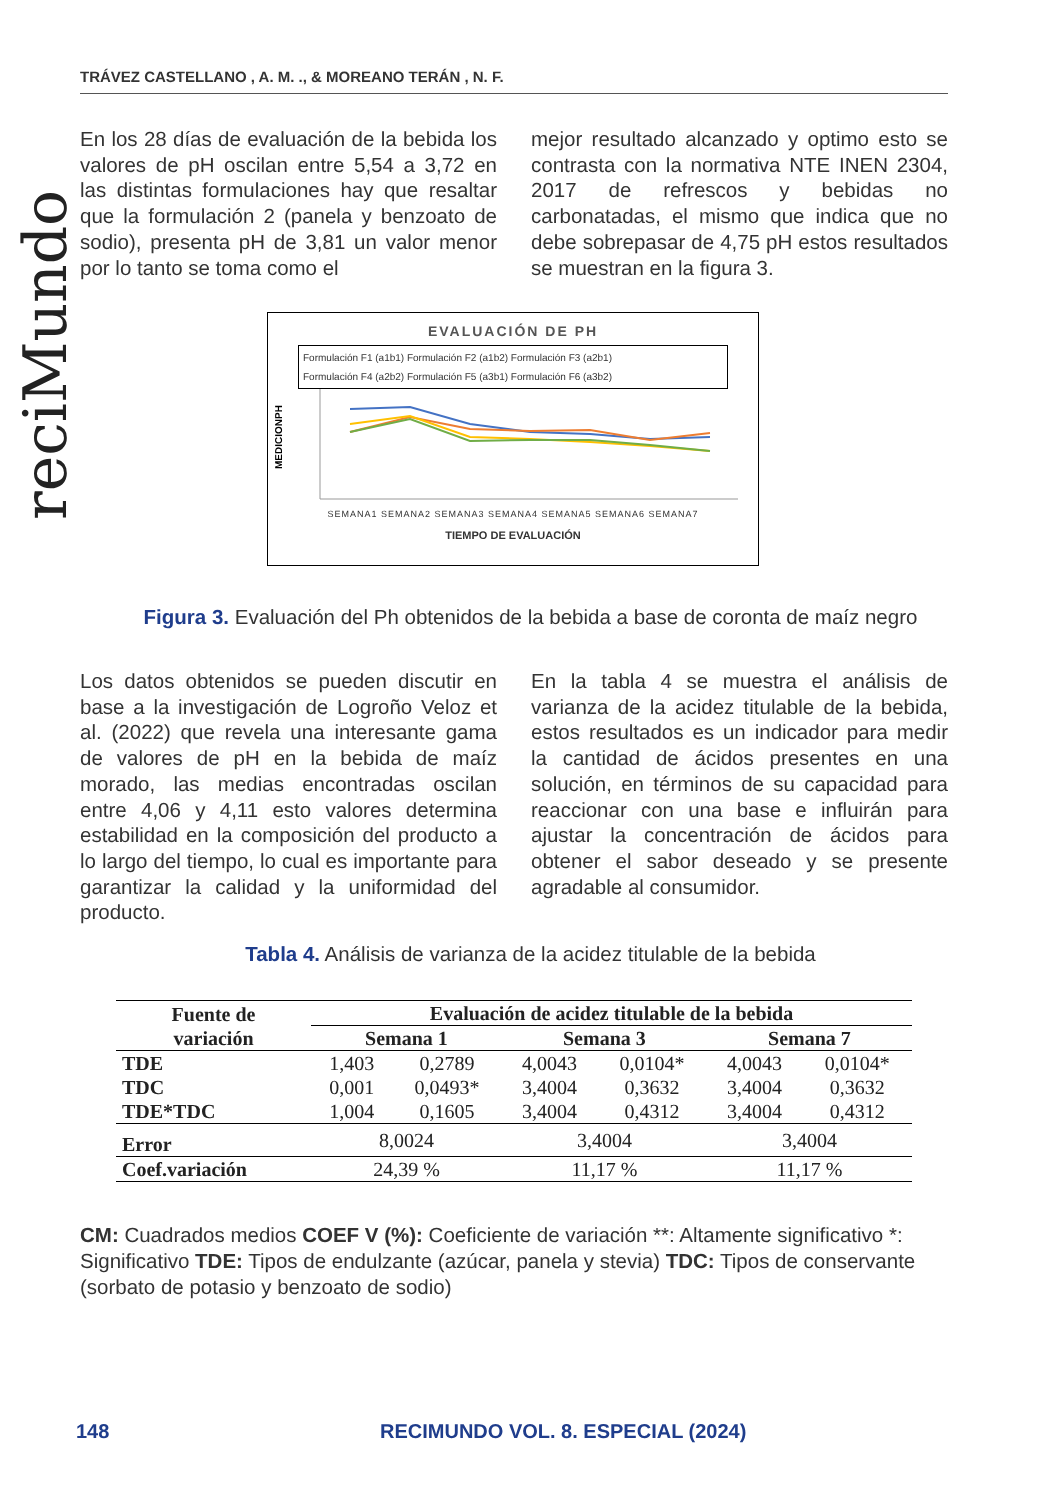TRÁVEZ CASTELLANO , A. M. ., & MOREANO TERÁN , N. F.
reciMundo
En los 28 días de evaluación de la bebida los valores de pH oscilan entre 5,54 a 3,72 en las distintas formulaciones hay que resaltar que la formulación 2 (panela y benzoato de sodio), presenta pH de 3,81 un valor menor por lo tanto se toma como el
mejor resultado alcanzado y optimo esto se contrasta con la normativa NTE INEN 2304, 2017 de refrescos y bebidas no carbonatadas, el mismo que indica que no debe sobrepasar de 4,75 pH estos resultados se muestran en la figura 3.
EVALUACIÓN DE PH
Formulación F1 (a1b1) Formulación F2 (a1b2) Formulación F3 (a2b1)
Formulación F4 (a2b2) Formulación F5 (a3b1) Formulación F6 (a3b2)
MEDICIONPH
SEMANA1 SEMANA2 SEMANA3 SEMANA4 SEMANA5 SEMANA6 SEMANA7
TIEMPO DE EVALUACIÓN
Figura 3. Evaluación del Ph obtenidos de la bebida a base de coronta de maíz negro
Los datos obtenidos se pueden discutir en base a la investigación de Logroño Veloz et al. (2022) que revela una interesante gama de valores de pH en la bebida de maíz morado, las medias encontradas oscilan entre 4,06 y 4,11 esto valores determina estabilidad en la composición del producto a lo largo del tiempo, lo cual es importante para garantizar la calidad y la uniformidad del producto.
En la tabla 4 se muestra el análisis de varianza de la acidez titulable de la bebida, estos resultados es un indicador para medir la cantidad de ácidos presentes en una solución, en términos de su capacidad para reaccionar con una base e influirán para ajustar la concentración de ácidos para obtener el sabor deseado y se presente agradable al consumidor.
Tabla 4. Análisis de varianza de la acidez titulable de la bebida
| Fuente de variación | Evaluación de acidez titulable de la bebida | | | | | |
| --- | --- | --- | --- | --- | --- | --- |
| | Semana 1 | | Semana 3 | | Semana 7 | |
| TDE | 1,403 | 0,2789 | 4,0043 | 0,0104* | 4,0043 | 0,0104* |
| TDC | 0,001 | 0,0493* | 3,4004 | 0,3632 | 3,4004 | 0,3632 |
| TDE*TDC | 1,004 | 0,1605 | 3,4004 | 0,4312 | 3,4004 | 0,4312 |
| Error | 8,0024 | | 3,4004 | | 3,4004 | |
| Coef.variación | 24,39 % | | 11,17 % | | 11,17 % | |
CM: Cuadrados medios COEF V (%): Coeficiente de variación **: Altamente significativo *: Significativo TDE: Tipos de endulzante (azúcar, panela y stevia) TDC: Tipos de conservante (sorbato de potasio y benzoato de sodio)
148
RECIMUNDO VOL. 8. ESPECIAL (2024)